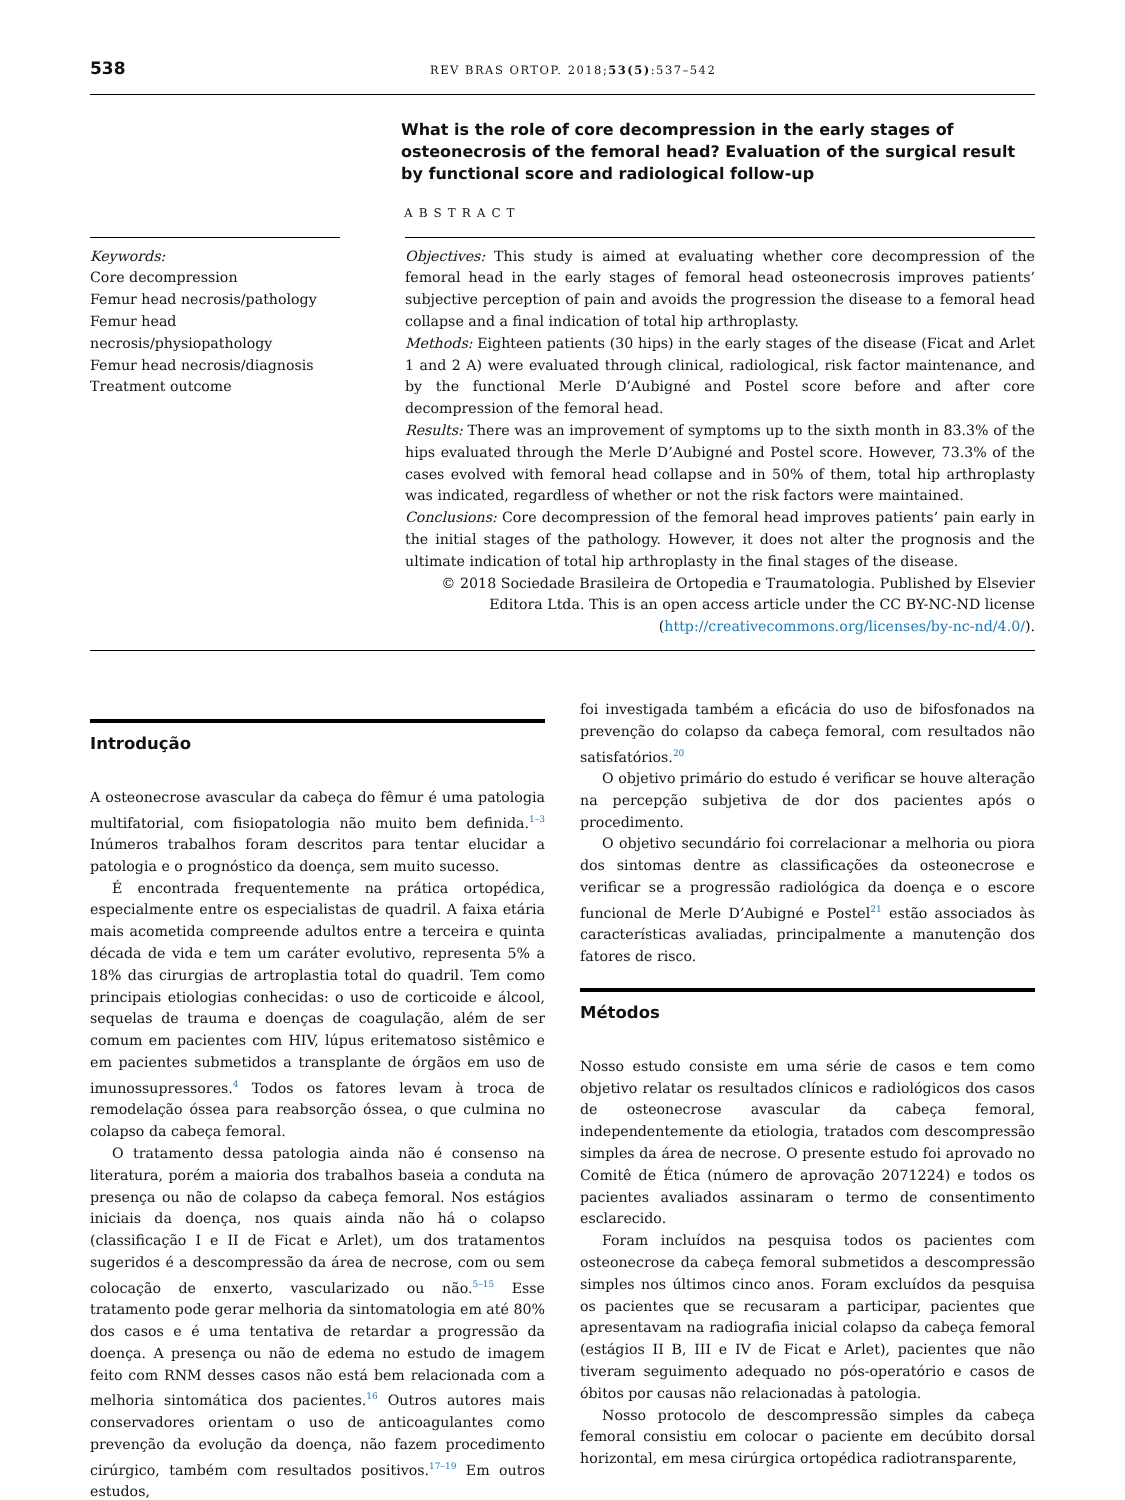538 REV BRAS ORTOP. 2018;53(5):537–542
What is the role of core decompression in the early stages of osteonecrosis of the femoral head? Evaluation of the surgical result by functional score and radiological follow-up
ABSTRACT
Keywords:
Core decompression
Femur head necrosis/pathology
Femur head
necrosis/physiopathology
Femur head necrosis/diagnosis
Treatment outcome
Objectives: This study is aimed at evaluating whether core decompression of the femoral head in the early stages of femoral head osteonecrosis improves patients’ subjective perception of pain and avoids the progression the disease to a femoral head collapse and a final indication of total hip arthroplasty.
Methods: Eighteen patients (30 hips) in the early stages of the disease (Ficat and Arlet 1 and 2 A) were evaluated through clinical, radiological, risk factor maintenance, and by the functional Merle D’Aubigné and Postel score before and after core decompression of the femoral head.
Results: There was an improvement of symptoms up to the sixth month in 83.3% of the hips evaluated through the Merle D’Aubigné and Postel score. However, 73.3% of the cases evolved with femoral head collapse and in 50% of them, total hip arthroplasty was indicated, regardless of whether or not the risk factors were maintained.
Conclusions: Core decompression of the femoral head improves patients’ pain early in the initial stages of the pathology. However, it does not alter the prognosis and the ultimate indication of total hip arthroplasty in the final stages of the disease.
© 2018 Sociedade Brasileira de Ortopedia e Traumatologia. Published by Elsevier Editora Ltda. This is an open access article under the CC BY-NC-ND license (http://creativecommons.org/licenses/by-nc-nd/4.0/).
Introdução
A osteonecrose avascular da cabeça do fêmur é uma patologia multifatorial, com fisiopatologia não muito bem definida.<sup>1–3</sup> Inúmeros trabalhos foram descritos para tentar elucidar a patologia e o prognóstico da doença, sem muito sucesso.
É encontrada frequentemente na prática ortopédica, especialmente entre os especialistas de quadril. A faixa etária mais acometida compreende adultos entre a terceira e quinta década de vida e tem um caráter evolutivo, representa 5% a 18% das cirurgias de artroplastia total do quadril. Tem como principais etiologias conhecidas: o uso de corticoide e álcool, sequelas de trauma e doenças de coagulação, além de ser comum em pacientes com HIV, lúpus eritematoso sistêmico e em pacientes submetidos a transplante de órgãos em uso de imunossupressores.<sup>4</sup> Todos os fatores levam à troca de remodelação óssea para reabsorção óssea, o que culmina no colapso da cabeça femoral.
O tratamento dessa patologia ainda não é consenso na literatura, porém a maioria dos trabalhos baseia a conduta na presença ou não de colapso da cabeça femoral. Nos estágios iniciais da doença, nos quais ainda não há o colapso (classificação I e II de Ficat e Arlet), um dos tratamentos sugeridos é a descompressão da área de necrose, com ou sem colocação de enxerto, vascularizado ou não.<sup>5–15</sup> Esse tratamento pode gerar melhoria da sintomatologia em até 80% dos casos e é uma tentativa de retardar a progressão da doença. A presença ou não de edema no estudo de imagem feito com RNM desses casos não está bem relacionada com a melhoria sintomática dos pacientes.<sup>16</sup> Outros autores mais conservadores orientam o uso de anticoagulantes como prevenção da evolução da doença, não fazem procedimento cirúrgico, também com resultados positivos.<sup>17–19</sup> Em outros estudos,
foi investigada também a eficácia do uso de bifosfonados na prevenção do colapso da cabeça femoral, com resultados não satisfatórios.<sup>20</sup>
O objetivo primário do estudo é verificar se houve alteração na percepção subjetiva de dor dos pacientes após o procedimento.
O objetivo secundário foi correlacionar a melhoria ou piora dos sintomas dentre as classificações da osteonecrose e verificar se a progressão radiológica da doença e o escore funcional de Merle D’Aubigné e Postel<sup>21</sup> estão associados às características avaliadas, principalmente a manutenção dos fatores de risco.
Métodos
Nosso estudo consiste em uma série de casos e tem como objetivo relatar os resultados clínicos e radiológicos dos casos de osteonecrose avascular da cabeça femoral, independentemente da etiologia, tratados com descompressão simples da área de necrose. O presente estudo foi aprovado no Comitê de Ética (número de aprovação 2071224) e todos os pacientes avaliados assinaram o termo de consentimento esclarecido.
Foram incluídos na pesquisa todos os pacientes com osteonecrose da cabeça femoral submetidos a descompressão simples nos últimos cinco anos. Foram excluídos da pesquisa os pacientes que se recusaram a participar, pacientes que apresentavam na radiografia inicial colapso da cabeça femoral (estágios II B, III e IV de Ficat e Arlet), pacientes que não tiveram seguimento adequado no pós-operatório e casos de óbitos por causas não relacionadas à patologia.
Nosso protocolo de descompressão simples da cabeça femoral consistiu em colocar o paciente em decúbito dorsal horizontal, em mesa cirúrgica ortopédica radiotransparente,